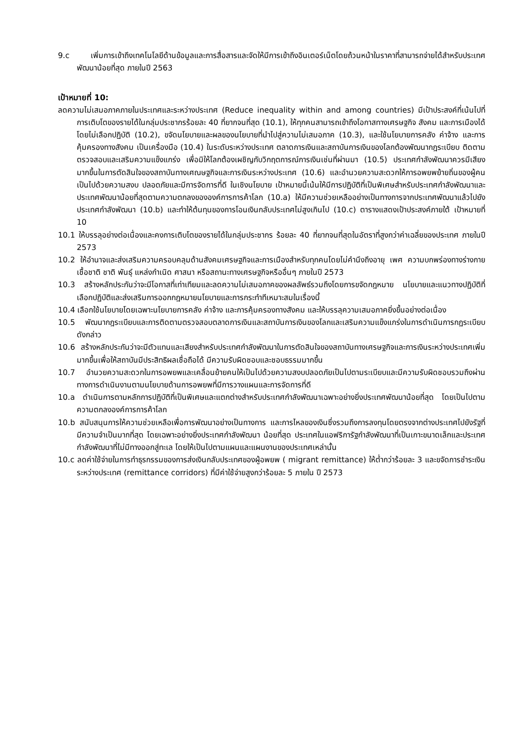9.c เพิ่มการเข้าถึงเทคโนโลยีด้านข้อมูลและการสื่อสารและจัดให้มีการเข้าถึงอินเตอร์เน็ตโดยถ้วนหน้าในราคาที่สามารถจ่ายได้สำหรับประเทศพัฒนาน้อยที่สุด ภายในปี 2563
เป้าหมายที่ 10:
ลดความไม่เสมอภาคภายในประเทศและระหว่างประเทศ (Reduce inequality within and among countries) มีเป้าประสงค์ที่เน้นไปที่การเติบโตของรายได้ในกลุ่มประชากรร้อยละ 40 ที่ยากจนที่สุด (10.1), ให้ทุกคนสามารถเข้าถึงโอกาสทางเศรษฐกิจ สังคม และการเมืองได้ โดยไม่เลือกปฏิบัติ (10.2), ขจัดนโยบายและผลของนโยบายที่นำไปสู่ความไม่เสมอภาค (10.3), และใช้นโยบายการคลัง ค่าจ้าง และการคุ้มครองทางสังคม เป็นเครื่องมือ (10.4) ในระดับระหว่างประเทศ ตลาดการเงินและสถาบันการเงินของโลกต้องพัฒนากฎระเบียบ ติดตามตรวจสอบและเสริมความแข็งแกร่ง เพื่อมิให้โลกต้องเผชิญกับวิกฤตการณ์การเงินเช่นที่ผ่านมา (10.5) ประเทศกำลังพัฒนาควรมีเสียงมากขึ้นในการตัดสินใจของสถาบันทางเศณษฐกิจและการเงินระหว่างประเทศ (10.6) และอำนวยความสะดวกให้การอพยพย้ายถิ่นของผู้คนเป็นไปด้วยความสงบ ปลอดภัยและมีการจัดการที่ดี ในเชิงนโยบาย เป้าหมายนี้เน้นให้มีการปฏิบัติที่เป็นพิเศษสำหรับประเทศกำลังพัฒนาและประเทศพัฒนาน้อยที่สุดตามความตกลงขององค์การการค้าโลก (10.a) ให้มีความช่วยเหลืออย่างเป็นทางการจากประเทศพัฒนาแล้วไปยังประเทศกำลังพัฒนา (10.b) และทำให้ต้นทุนของการโอนเงินกลับประเทศไม่สูงเกินไป (10.c) ตารางแสดงเป้าประสงค์ภายใต้ เป้าหมายที่ 10
10.1 ให้บรรลุอย่างต่อเนื่องและคงการเติบโตของรายได้ในกลุ่มประชากร ร้อยละ 40 ที่ยากจนที่สุดในอัตราที่สูงกว่าค่าเฉลี่ยของประเทศ ภายในปี 2573
10.2 ให้อำนาจและส่งเสริมความครอบคลุมด้านสังคมเศรษฐกิจและการเมืองสำหรับทุกคนโดยไม่คำนึงถึงอายุ เพศ ความบกพร่องทางร่างกาย เชื้อชาติ ชาติ พันธุ์ แหล่งกำเนิด ศาสนา หรือสถานะทางเศรษฐกิจหรืออื่นๆ ภายในปี 2573
10.3 สร้างหลักประกันว่าจะมีโอกาสที่เท่าเทียมและลดความไม่เสมอภาคของผลลัพธ์รวมถึงโดยการขจัดกฎหมาย นโยบายและแนวทางปฏิบัติที่เลือกปฏิบัติและส่งเสริมการออกกฎหมายนโยบายและการกระทำทีเหมาะสมในเรื่องนี้
10.4 เลือกใช้นโยบายโดยเฉพาะนโยบายการคลัง ค่าจ้าง และการคุ้มครองทางสังคม และให้บรรลุความเสมอภาคยิ่งขึ้นอย่างต่อเนื่อง
10.5 พัฒนากฎระเบียบและการติดตามตรวจสอบตลาดการเงินและสถาบันการเงินของโลกและเสริมความแข็งแกร่งในการดำเนินการกฏระเบียบดังกล่าว
10.6 สร้างหลักประกันว่าจะมีตัวแทนและเสียงสำหรับประเทศกำลังพัฒนาในการตัดสินใจของสถาบันทางเศรษฐกิจและการเงินระหว่างประเทศเพิ่มมากขึ้นเพื่อให้สถาบันมีประสิทธิผลเชื่อถือได้ มีความรับผิดชอบและชอบธรรมมากขึ้น
10.7 อำนวยความสะดวกในการอพยพและเคลื่อนย้ายคนให้เป็นไปด้วยความสงบปลอดภัยเป็นไปตามระเบียบและมีความรับผิดชอบรวมถึงผ่านทางการดำเนินงานตามนโยบายด้านการอพยพที่มีการวางแผนและการจัดการที่ดี
10.a ดำเนินการตามหลักการปฏิบัติที่เป็นพิเศษและแตกต่างสำหรับประเทศกำลังพัฒนาเฉพาะอย่างยิ่งประเทศพัฒนาน้อยที่สุด โดยเป็นไปตามความตกลงองค์การการค้าโลก
10.b สนับสนุนการให้ความช่วยเหลือเพื่อการพัฒนาอย่างเป็นทางการ และการไหลของเงินซึ่งรวมถึงการลงทุนโดยตรงจากต่างประเทศไปยังรัฐที่มีความจำเป็นมากที่สุด โดยเฉพาะอย่างยิ่งประเทศกำลังพัฒนา น้อยที่สุด ประเทศในแอฟริการัฐกำลังพัฒนาที่เป็นเกาะขนาดเล็กและประเทศกำลังพัฒนาที่ไม่มีทางออกสู่ทะเล โดยให้เป็นไปตามแผนและแผนงานของประเทศเหล่านั้น
10.c ลดค่าใช้จ่ายในการทำธุรกรรมของการส่งเงินกลับประเทศของผู้อพยพ ( migrant remittance) ให้ต่ำกว่าร้อยละ 3 และขจัดการชำระเงินระหว่างประเทศ (remittance corridors) ที่มีค่าใช้จ่ายสูงกว่าร้อยละ 5 ภายใน ปี 2573